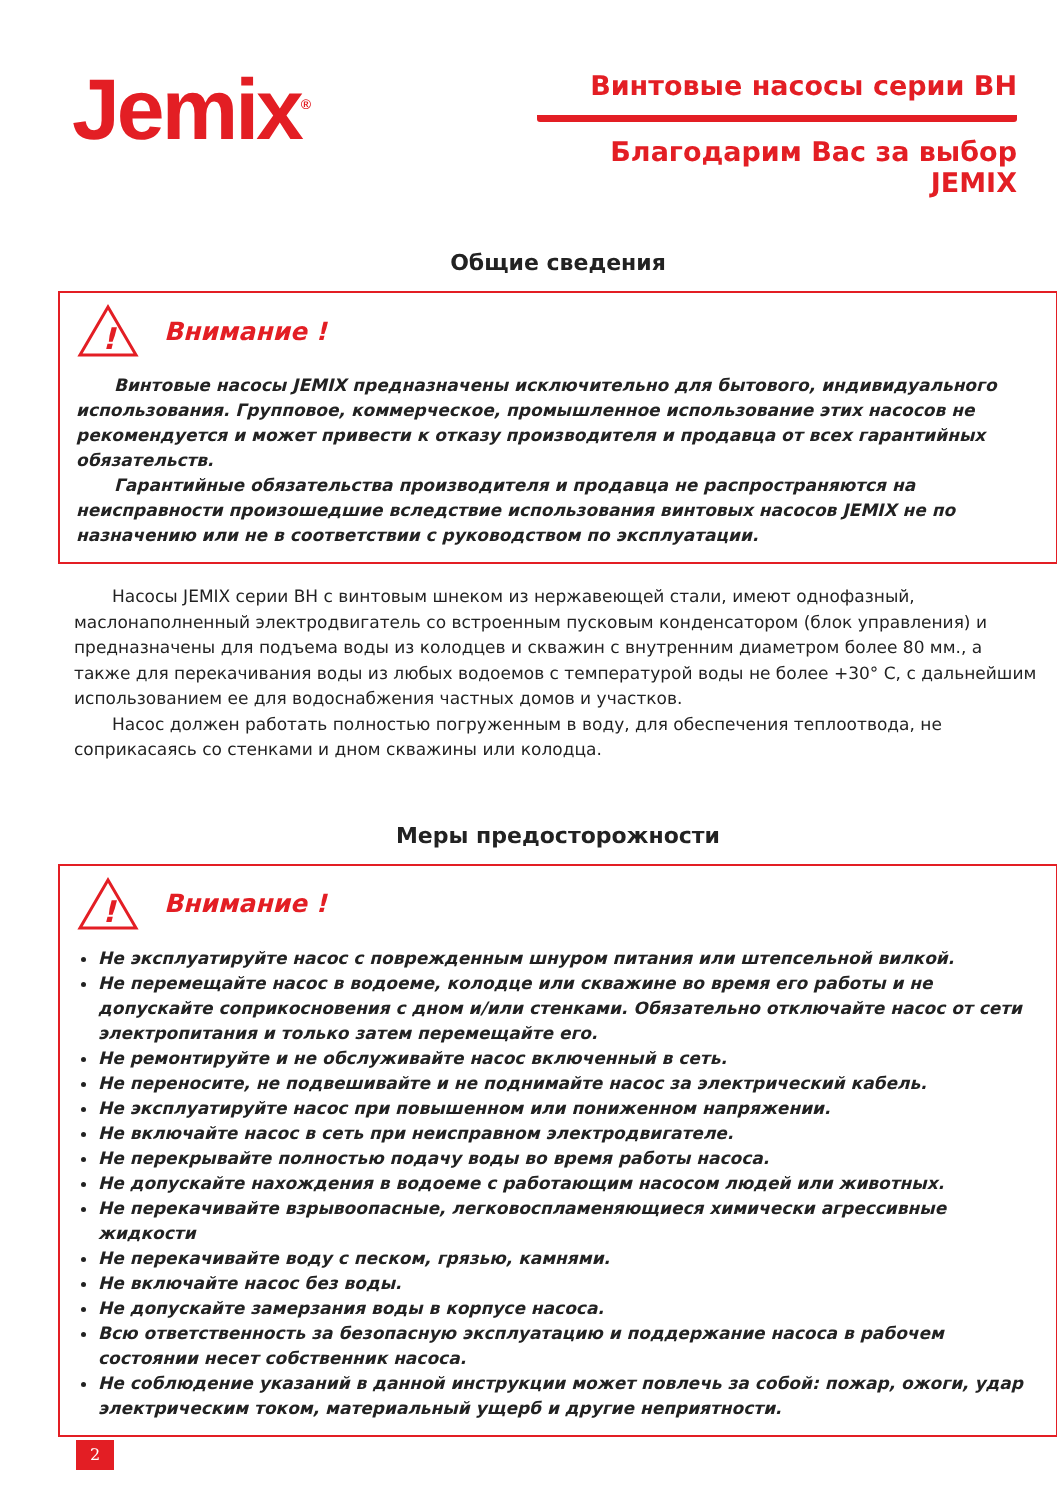Jemix<sup>®</sup>
Винтовые насосы серии ВН
Благодарим Вас за выбор JEMIX
Общие сведения
!
Внимание !
Винтовые насосы JEMIX предназначены исключительно для бытового, индивидуального использования. Групповое, коммерческое, промышленное использование этих насосов не рекомендуется и может привести к отказу производителя и продавца от всех гарантийных обязательств.
Гарантийные обязательства производителя и продавца не распространяются на неисправности произошедшие вследствие использования винтовых насосов JEMIX не по назначению или не в соответствии с руководством по эксплуатации.
Насосы JEMIX серии ВН с винтовым шнеком из нержавеющей стали, имеют однофазный, маслонаполненный электродвигатель со встроенным пусковым конденсатором (блок управления) и предназначены для подъема воды из колодцев и скважин с внутренним диаметром более 80 мм., а также для перекачивания воды из любых водоемов с температурой воды не более +30° С, с дальнейшим использованием ее для водоснабжения частных домов и участков.
Насос должен работать полностью погруженным в воду, для обеспечения теплоотвода, не соприкасаясь со стенками и дном скважины или колодца.
Меры предосторожности
!
Внимание !
Не эксплуатируйте насос с поврежденным шнуром питания или штепсельной вилкой.
Не перемещайте насос в водоеме, колодце или скважине во время его работы и не допускайте соприкосновения с дном и/или стенками. Обязательно отключайте насос от сети электропитания и только затем перемещайте его.
Не ремонтируйте и не обслуживайте насос включенный в сеть.
Не переносите, не подвешивайте и не поднимайте насос за электрический кабель.
Не эксплуатируйте насос при повышенном или пониженном напряжении.
Не включайте насос в сеть при неисправном электродвигателе.
Не перекрывайте полностью подачу воды во время работы насоса.
Не допускайте нахождения в водоеме с работающим насосом людей или животных.
Не перекачивайте взрывоопасные, легковоспламеняющиеся химически агрессивные жидкости
Не перекачивайте воду с песком, грязью, камнями.
Не включайте насос без воды.
Не допускайте замерзания воды в корпусе насоса.
Всю ответственность за безопасную эксплуатацию и поддержание насоса в рабочем состоянии несет собственник насоса.
Не соблюдение указаний в данной инструкции может повлечь за собой: пожар, ожоги, удар электрическим током, материальный ущерб и другие неприятности.
2